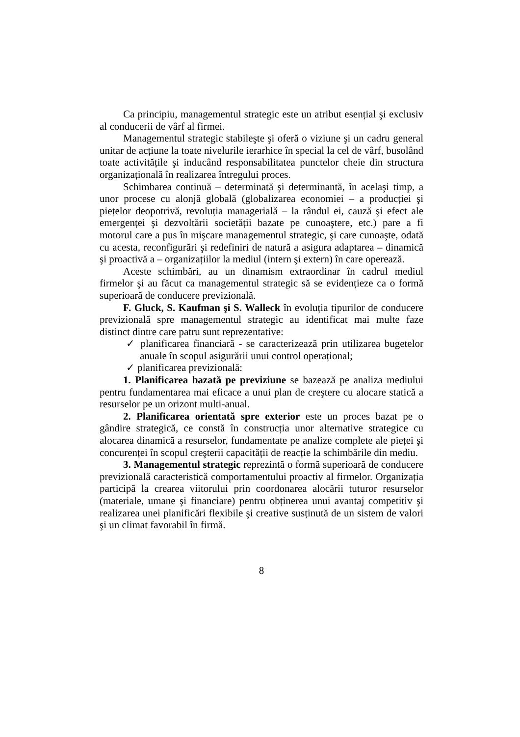Ca principiu, managementul strategic este un atribut esențial şi exclusiv al conducerii de vârf al firmei.
Managementul strategic stabileşte şi oferă o viziune şi un cadru general unitar de acțiune la toate nivelurile ierarhice în special la cel de vârf, busolând toate activitățile şi inducând responsabilitatea punctelor cheie din structura organizațională în realizarea întregului proces.
Schimbarea continuă – determinată şi determinantă, în acelaşi timp, a unor procese cu alonjă globală (globalizarea economiei – a producției şi piețelor deopotrivă, revoluția managerială – la rândul ei, cauză şi efect ale emergenței şi dezvoltării societății bazate pe cunoaştere, etc.) pare a fi motorul care a pus în mişcare managementul strategic, şi care cunoaşte, odată cu acesta, reconfigurări şi redefiniri de natură a asigura adaptarea – dinamică şi proactivă a – organizațiilor la mediul (intern şi extern) în care operează.
Aceste schimbări, au un dinamism extraordinar în cadrul mediul firmelor şi au făcut ca managementul strategic să se evidențieze ca o formă superioară de conducere previzională.
F. Gluck, S. Kaufman şi S. Walleck în evoluția tipurilor de conducere previzională spre managementul strategic au identificat mai multe faze distinct dintre care patru sunt reprezentative:
✓ planificarea financiară - se caracterizează prin utilizarea bugetelor anuale în scopul asigurării unui control operațional;
✓ planificarea previzională:
1. Planificarea bazată pe previziune se bazează pe analiza mediului pentru fundamentarea mai eficace a unui plan de creştere cu alocare statică a resurselor pe un orizont multi-anual.
2. Planificarea orientată spre exterior este un proces bazat pe o gândire strategică, ce constă în construcția unor alternative strategice cu alocarea dinamică a resurselor, fundamentate pe analize complete ale pieței şi concurenței în scopul creşterii capacității de reacție la schimbările din mediu.
3. Managementul strategic reprezintă o formă superioară de conducere previzională caracteristică comportamentului proactiv al firmelor. Organizația participă la crearea viitorului prin coordonarea alocării tuturor resurselor (materiale, umane şi financiare) pentru obținerea unui avantaj competitiv şi realizarea unei planificări flexibile şi creative susținută de un sistem de valori şi un climat favorabil în firmă.
8